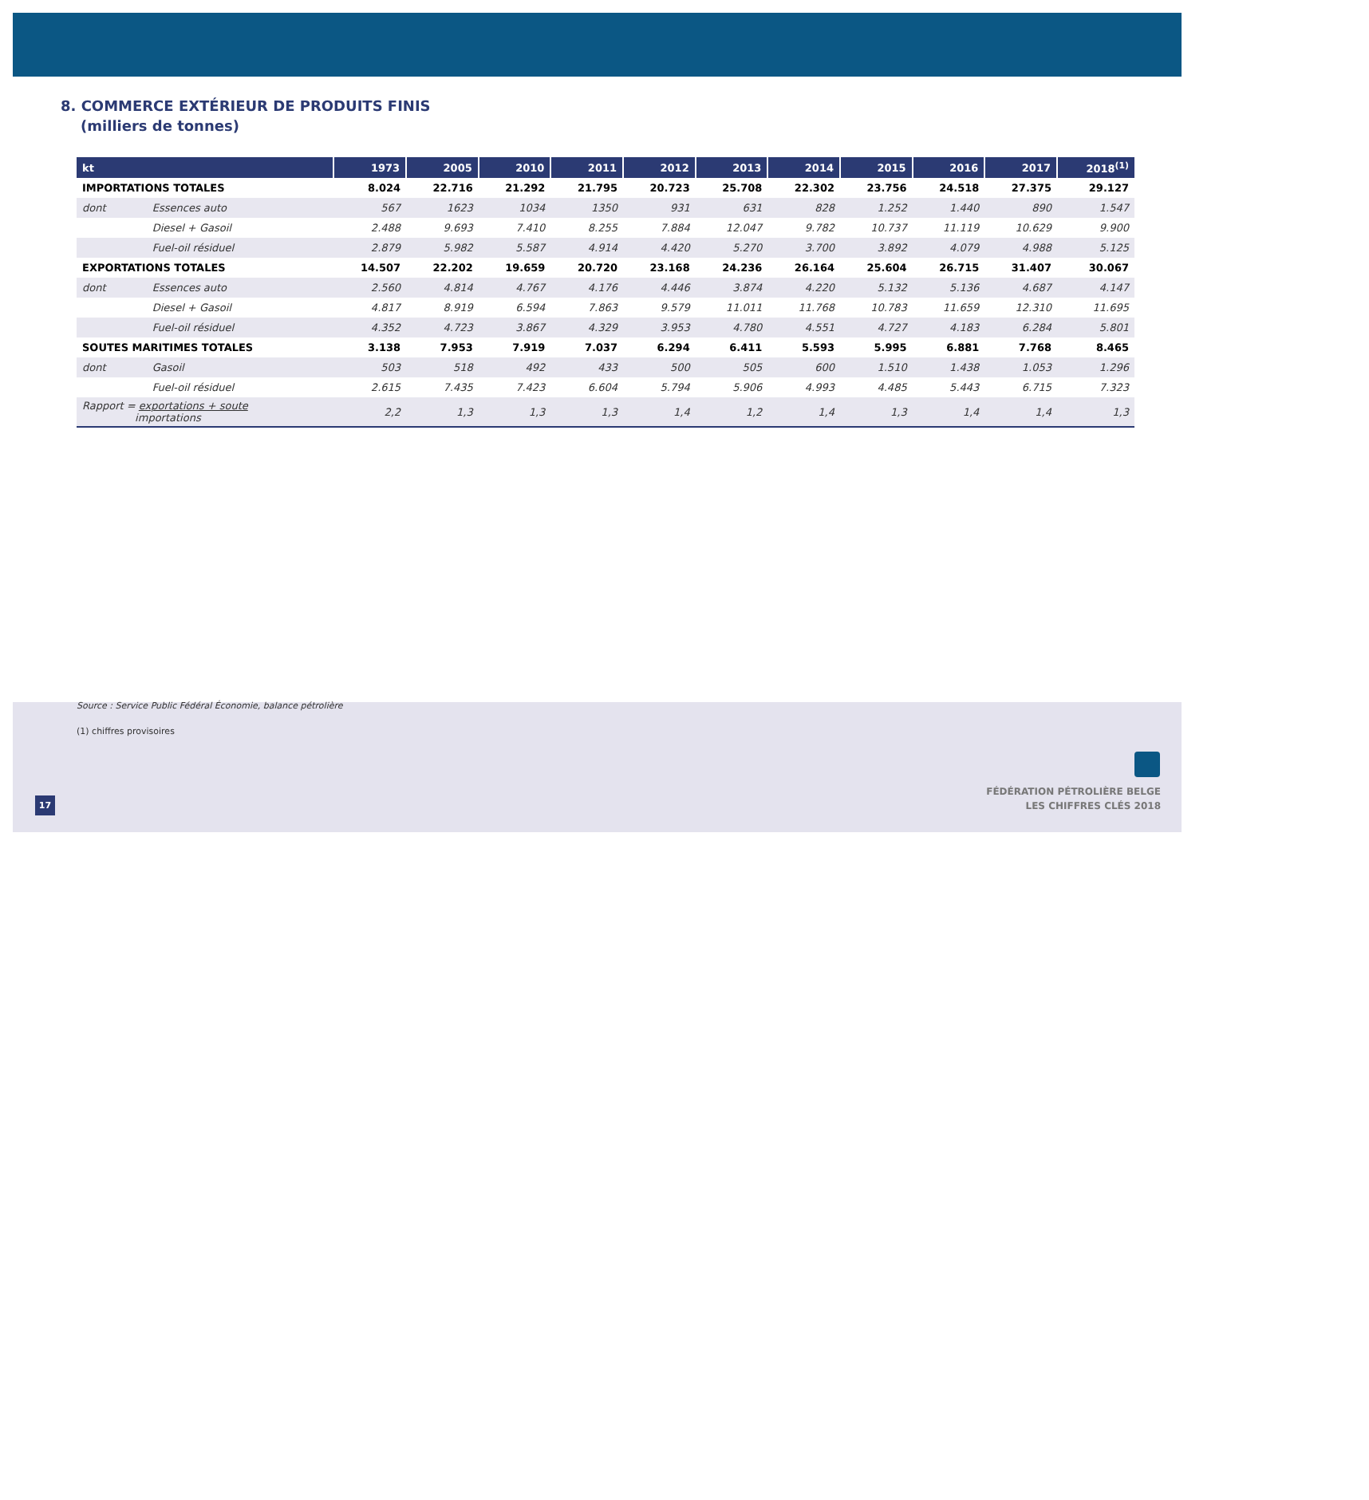8. COMMERCE EXTÉRIEUR DE PRODUITS FINIS
(milliers de tonnes)
| kt | | 1973 | 2005 | 2010 | 2011 | 2012 | 2013 | 2014 | 2015 | 2016 | 2017 | 2018<sup>(1)</sup> |
| --- | --- | --- | --- | --- | --- | --- | --- | --- | --- | --- | --- | --- |
| IMPORTATIONS TOTALES | | 8.024 | 22.716 | 21.292 | 21.795 | 20.723 | 25.708 | 22.302 | 23.756 | 24.518 | 27.375 | 29.127 |
| dont | Essences auto | 567 | 1623 | 1034 | 1350 | 931 | 631 | 828 | 1.252 | 1.440 | 890 | 1.547 |
| | Diesel + Gasoil | 2.488 | 9.693 | 7.410 | 8.255 | 7.884 | 12.047 | 9.782 | 10.737 | 11.119 | 10.629 | 9.900 |
| | Fuel-oil résiduel | 2.879 | 5.982 | 5.587 | 4.914 | 4.420 | 5.270 | 3.700 | 3.892 | 4.079 | 4.988 | 5.125 |
| EXPORTATIONS TOTALES | | 14.507 | 22.202 | 19.659 | 20.720 | 23.168 | 24.236 | 26.164 | 25.604 | 26.715 | 31.407 | 30.067 |
| dont | Essences auto | 2.560 | 4.814 | 4.767 | 4.176 | 4.446 | 3.874 | 4.220 | 5.132 | 5.136 | 4.687 | 4.147 |
| | Diesel + Gasoil | 4.817 | 8.919 | 6.594 | 7.863 | 9.579 | 11.011 | 11.768 | 10.783 | 11.659 | 12.310 | 11.695 |
| | Fuel-oil résiduel | 4.352 | 4.723 | 3.867 | 4.329 | 3.953 | 4.780 | 4.551 | 4.727 | 4.183 | 6.284 | 5.801 |
| SOUTES MARITIMES TOTALES | | 3.138 | 7.953 | 7.919 | 7.037 | 6.294 | 6.411 | 5.593 | 5.995 | 6.881 | 7.768 | 8.465 |
| dont | Gasoil | 503 | 518 | 492 | 433 | 500 | 505 | 600 | 1.510 | 1.438 | 1.053 | 1.296 |
| | Fuel-oil résiduel | 2.615 | 7.435 | 7.423 | 6.604 | 5.794 | 5.906 | 4.993 | 4.485 | 5.443 | 6.715 | 7.323 |
| Rapport = exportations + soute importations | | 2,2 | 1,3 | 1,3 | 1,3 | 1,4 | 1,2 | 1,4 | 1,3 | 1,4 | 1,4 | 1,3 |
Source : Service Public Fédéral Économie, balance pétrolière
(1) chiffres provisoires
17
FÉDÉRATION PÉTROLIÈRE BELGE
LES CHIFFRES CLÉS 2018